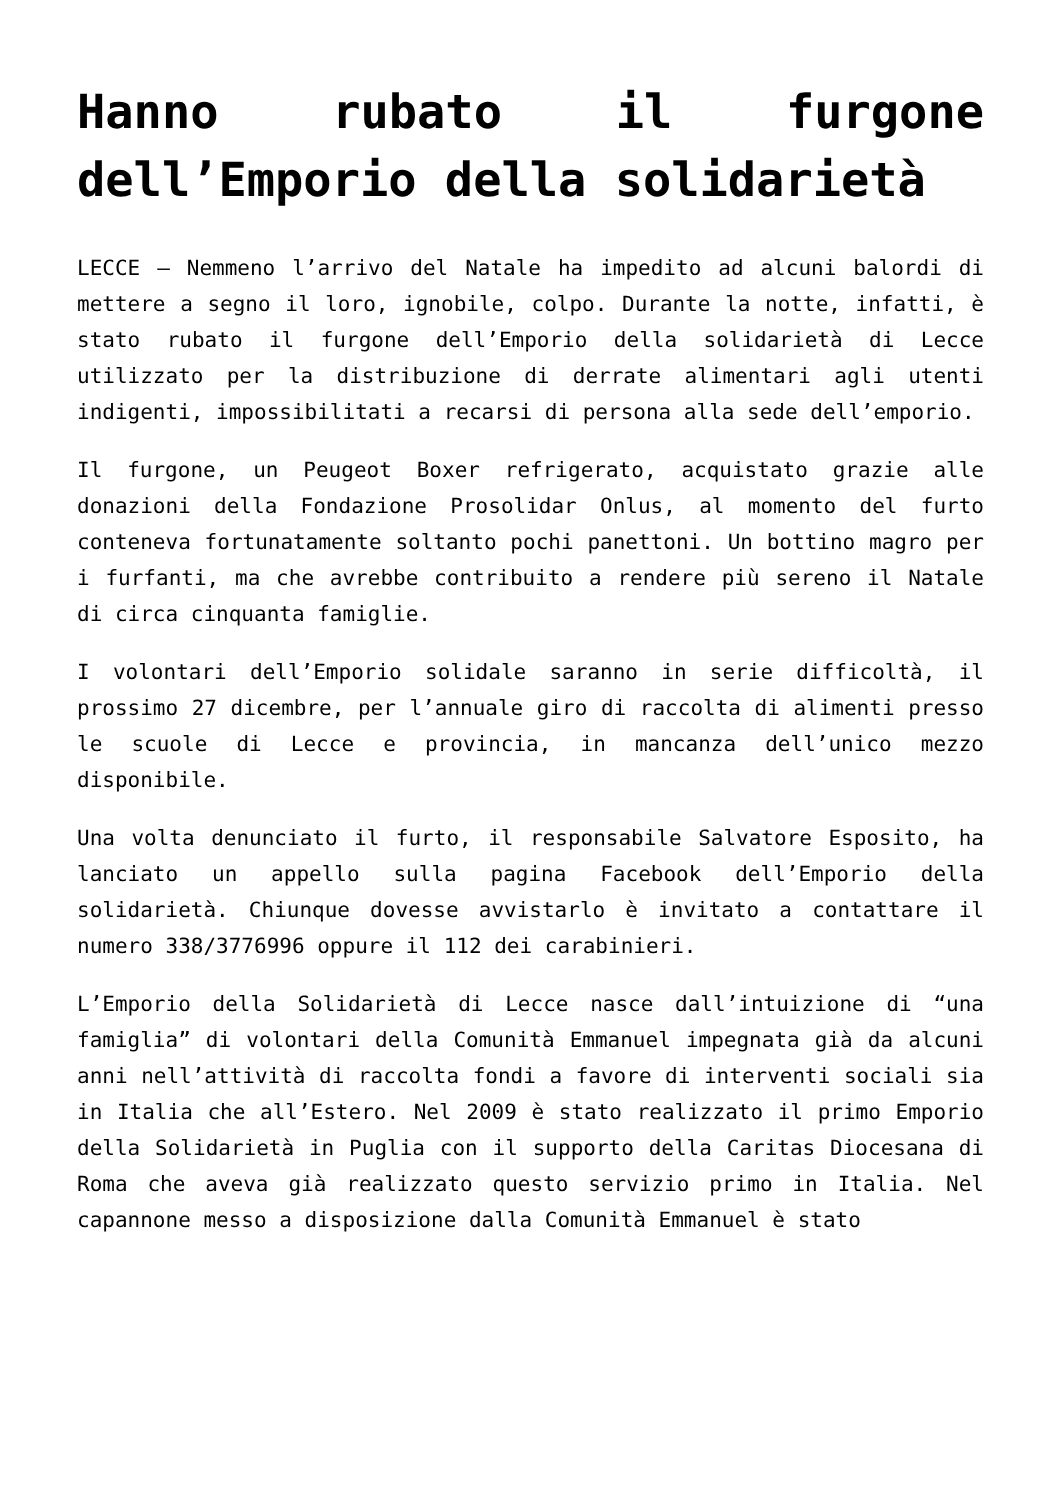Hanno rubato il furgone dell’Emporio della solidarietà
LECCE – Nemmeno l’arrivo del Natale ha impedito ad alcuni balordi di mettere a segno il loro, ignobile, colpo. Durante la notte, infatti, è stato rubato il furgone dell’Emporio della solidarietà di Lecce utilizzato per la distribuzione di derrate alimentari agli utenti indigenti, impossibilitati a recarsi di persona alla sede dell’emporio.
Il furgone, un Peugeot Boxer refrigerato, acquistato grazie alle donazioni della Fondazione Prosolidar Onlus, al momento del furto conteneva fortunatamente soltanto pochi panettoni. Un bottino magro per i furfanti, ma che avrebbe contribuito a rendere più sereno il Natale di circa cinquanta famiglie.
I volontari dell’Emporio solidale saranno in serie difficoltà, il prossimo 27 dicembre, per l’annuale giro di raccolta di alimenti presso le scuole di Lecce e provincia, in mancanza dell’unico mezzo disponibile.
Una volta denunciato il furto, il responsabile Salvatore Esposito, ha lanciato un appello sulla pagina Facebook dell’Emporio della solidarietà. Chiunque dovesse avvistarlo è invitato a contattare il numero 338/3776996 oppure il 112 dei carabinieri.
L’Emporio della Solidarietà di Lecce nasce dall’intuizione di “una famiglia” di volontari della Comunità Emmanuel impegnata già da alcuni anni nell’attività di raccolta fondi a favore di interventi sociali sia in Italia che all’Estero. Nel 2009 è stato realizzato il primo Emporio della Solidarietà in Puglia con il supporto della Caritas Diocesana di Roma che aveva già realizzato questo servizio primo in Italia. Nel capannone messo a disposizione dalla Comunità Emmanuel è stato